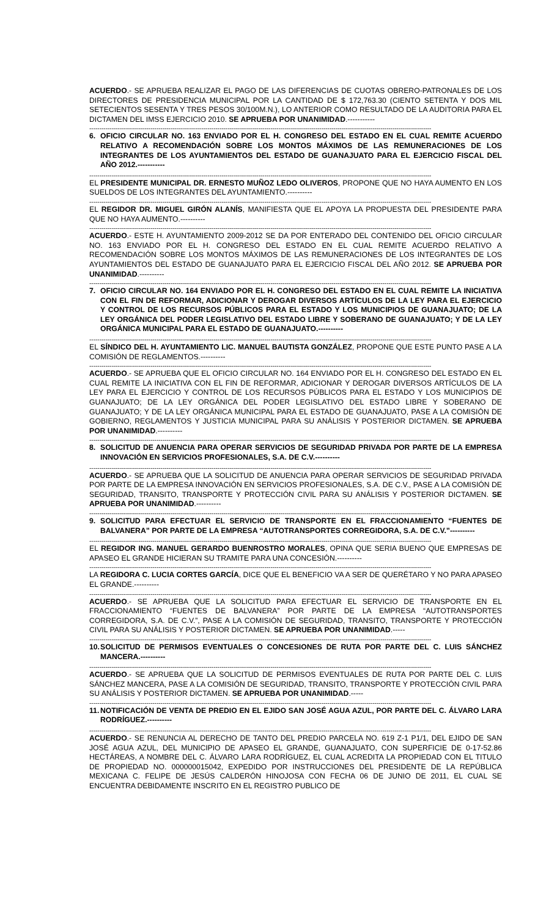ACUERDO.- SE APRUEBA REALIZAR EL PAGO DE LAS DIFERENCIAS DE CUOTAS OBRERO-PATRONALES DE LOS DIRECTORES DE PRESIDENCIA MUNICIPAL POR LA CANTIDAD DE $ 172,763.30 (CIENTO SETENTA Y DOS MIL SETECIENTOS SESENTA Y TRES PESOS 30/100M.N.), LO ANTERIOR COMO RESULTADO DE LA AUDITORIA PARA EL DICTAMEN DEL IMSS EJERCICIO 2010. SE APRUEBA POR UNANIMIDAD.-----------
------------------------------------------------------------------------------------------------------------------------------------------------------------------------
6. OFICIO CIRCULAR NO. 163 ENVIADO POR EL H. CONGRESO DEL ESTADO EN EL CUAL REMITE ACUERDO RELATIVO A RECOMENDACIÓN SOBRE LOS MONTOS MÁXIMOS DE LAS REMUNERACIONES DE LOS INTEGRANTES DE LOS AYUNTAMIENTOS DEL ESTADO DE GUANAJUATO PARA EL EJERCICIO FISCAL DEL AÑO 2012.-----------
------------------------------------------------------------------------------------------------------------------------------------------------------------------------
EL PRESIDENTE MUNICIPAL DR. ERNESTO MUÑOZ LEDO OLIVEROS, PROPONE QUE NO HAYA AUMENTO EN LOS SUELDOS DE LOS INTEGRANTES DEL AYUNTAMIENTO.----------
------------------------------------------------------------------------------------------------------------------------------------------------------------------------
EL REGIDOR DR. MIGUEL GIRÓN ALANÍS, MANIFIESTA QUE EL APOYA LA PROPUESTA DEL PRESIDENTE PARA QUE NO HAYA AUMENTO.----------
------------------------------------------------------------------------------------------------------------------------------------------------------------------------
ACUERDO.- ESTE H. AYUNTAMIENTO 2009-2012 SE DA POR ENTERADO DEL CONTENIDO DEL OFICIO CIRCULAR NO. 163 ENVIADO POR EL H. CONGRESO DEL ESTADO EN EL CUAL REMITE ACUERDO RELATIVO A RECOMENDACIÓN SOBRE LOS MONTOS MÁXIMOS DE LAS REMUNERACIONES DE LOS INTEGRANTES DE LOS AYUNTAMIENTOS DEL ESTADO DE GUANAJUATO PARA EL EJERCICIO FISCAL DEL AÑO 2012. SE APRUEBA POR UNANIMIDAD.----------
------------------------------------------------------------------------------------------------------------------------------------------------------------------------
7. OFICIO CIRCULAR NO. 164 ENVIADO POR EL H. CONGRESO DEL ESTADO EN EL CUAL REMITE LA INICIATIVA CON EL FIN DE REFORMAR, ADICIONAR Y DEROGAR DIVERSOS ARTÍCULOS DE LA LEY PARA EL EJERCICIO Y CONTROL DE LOS RECURSOS PÚBLICOS PARA EL ESTADO Y LOS MUNICIPIOS DE GUANAJUATO; DE LA LEY ORGÁNICA DEL PODER LEGISLATIVO DEL ESTADO LIBRE Y SOBERANO DE GUANAJUATO; Y DE LA LEY ORGÁNICA MUNICIPAL PARA EL ESTADO DE GUANAJUATO.----------
------------------------------------------------------------------------------------------------------------------------------------------------------------------------
EL SÍNDICO DEL H. AYUNTAMIENTO LIC. MANUEL BAUTISTA GONZÁLEZ, PROPONE QUE ESTE PUNTO PASE A LA COMISIÓN DE REGLAMENTOS.----------
------------------------------------------------------------------------------------------------------------------------------------------------------------------------
ACUERDO.- SE APRUEBA QUE EL OFICIO CIRCULAR NO. 164 ENVIADO POR EL H. CONGRESO DEL ESTADO EN EL CUAL REMITE LA INICIATIVA CON EL FIN DE REFORMAR, ADICIONAR Y DEROGAR DIVERSOS ARTÍCULOS DE LA LEY PARA EL EJERCICIO Y CONTROL DE LOS RECURSOS PÚBLICOS PARA EL ESTADO Y LOS MUNICIPIOS DE GUANAJUATO; DE LA LEY ORGÁNICA DEL PODER LEGISLATIVO DEL ESTADO LIBRE Y SOBERANO DE GUANAJUATO; Y DE LA LEY ORGÁNICA MUNICIPAL PARA EL ESTADO DE GUANAJUATO, PASE A LA COMISIÓN DE GOBIERNO, REGLAMENTOS Y JUSTICIA MUNICIPAL PARA SU ANÁLISIS Y POSTERIOR DICTAMEN. SE APRUEBA POR UNANIMIDAD.----------
------------------------------------------------------------------------------------------------------------------------------------------------------------------------
8. SOLICITUD DE ANUENCIA PARA OPERAR SERVICIOS DE SEGURIDAD PRIVADA POR PARTE DE LA EMPRESA INNOVACIÓN EN SERVICIOS PROFESIONALES, S.A. DE C.V.----------
------------------------------------------------------------------------------------------------------------------------------------------------------------------------
ACUERDO.- SE APRUEBA QUE LA SOLICITUD DE ANUENCIA PARA OPERAR SERVICIOS DE SEGURIDAD PRIVADA POR PARTE DE LA EMPRESA INNOVACIÓN EN SERVICIOS PROFESIONALES, S.A. DE C.V., PASE A LA COMISIÓN DE SEGURIDAD, TRANSITO, TRANSPORTE Y PROTECCIÓN CIVIL PARA SU ANÁLISIS Y POSTERIOR DICTAMEN. SE APRUEBA POR UNANIMIDAD.----------
------------------------------------------------------------------------------------------------------------------------------------------------------------------------
9. SOLICITUD PARA EFECTUAR EL SERVICIO DE TRANSPORTE EN EL FRACCIONAMIENTO “FUENTES DE BALVANERA” POR PARTE DE LA EMPRESA “AUTOTRANSPORTES CORREGIDORA, S.A. DE C.V.”----------
------------------------------------------------------------------------------------------------------------------------------------------------------------------------
EL REGIDOR ING. MANUEL GERARDO BUENROSTRO MORALES, OPINA QUE SERIA BUENO QUE EMPRESAS DE APASEO EL GRANDE HICIERAN SU TRAMITE PARA UNA CONCESIÓN.----------
------------------------------------------------------------------------------------------------------------------------------------------------------------------------
LA REGIDORA C. LUCIA CORTES GARCÍA, DICE QUE EL BENEFICIO VA A SER DE QUERÉTARO Y NO PARA APASEO EL GRANDE.----------
------------------------------------------------------------------------------------------------------------------------------------------------------------------------
ACUERDO.- SE APRUEBA QUE LA SOLICITUD PARA EFECTUAR EL SERVICIO DE TRANSPORTE EN EL FRACCIONAMIENTO “FUENTES DE BALVANERA” POR PARTE DE LA EMPRESA “AUTOTRANSPORTES CORREGIDORA, S.A. DE C.V.”, PASE A LA COMISIÓN DE SEGURIDAD, TRANSITO, TRANSPORTE Y PROTECCIÓN CIVIL PARA SU ANÁLISIS Y POSTERIOR DICTAMEN. SE APRUEBA POR UNANIMIDAD.-----
------------------------------------------------------------------------------------------------------------------------------------------------------------------------
10. SOLICITUD DE PERMISOS EVENTUALES O CONCESIONES DE RUTA POR PARTE DEL C. LUIS SÁNCHEZ MANCERA.----------
------------------------------------------------------------------------------------------------------------------------------------------------------------------------
ACUERDO.- SE APRUEBA QUE LA SOLICITUD DE PERMISOS EVENTUALES DE RUTA POR PARTE DEL C. LUIS SÁNCHEZ MANCERA, PASE A LA COMISIÓN DE SEGURIDAD, TRANSITO, TRANSPORTE Y PROTECCIÓN CIVIL PARA SU ANÁLISIS Y POSTERIOR DICTAMEN. SE APRUEBA POR UNANIMIDAD.-----
------------------------------------------------------------------------------------------------------------------------------------------------------------------------
11. NOTIFICACIÓN DE VENTA DE PREDIO EN EL EJIDO SAN JOSÉ AGUA AZUL, POR PARTE DEL C. ÁLVARO LARA RODRÍGUEZ.----------
------------------------------------------------------------------------------------------------------------------------------------------------------------------------
ACUERDO.- SE RENUNCIA AL DERECHO DE TANTO DEL PREDIO PARCELA NO. 619 Z-1 P1/1, DEL EJIDO DE SAN JOSÉ AGUA AZUL, DEL MUNICIPIO DE APASEO EL GRANDE, GUANAJUATO, CON SUPERFICIE DE 0-17-52.86 HECTÁREAS, A NOMBRE DEL C. ÁLVARO LARA RODRÍGUEZ, EL CUAL ACREDITA LA PROPIEDAD CON EL TITULO DE PROPIEDAD NO. 000000015042, EXPEDIDO POR INSTRUCCIONES DEL PRESIDENTE DE LA REPÚBLICA MEXICANA C. FELIPE DE JESÚS CALDERÓN HINOJOSA CON FECHA 06 DE JUNIO DE 2011, EL CUAL SE ENCUENTRA DEBIDAMENTE INSCRITO EN EL REGISTRO PUBLICO DE